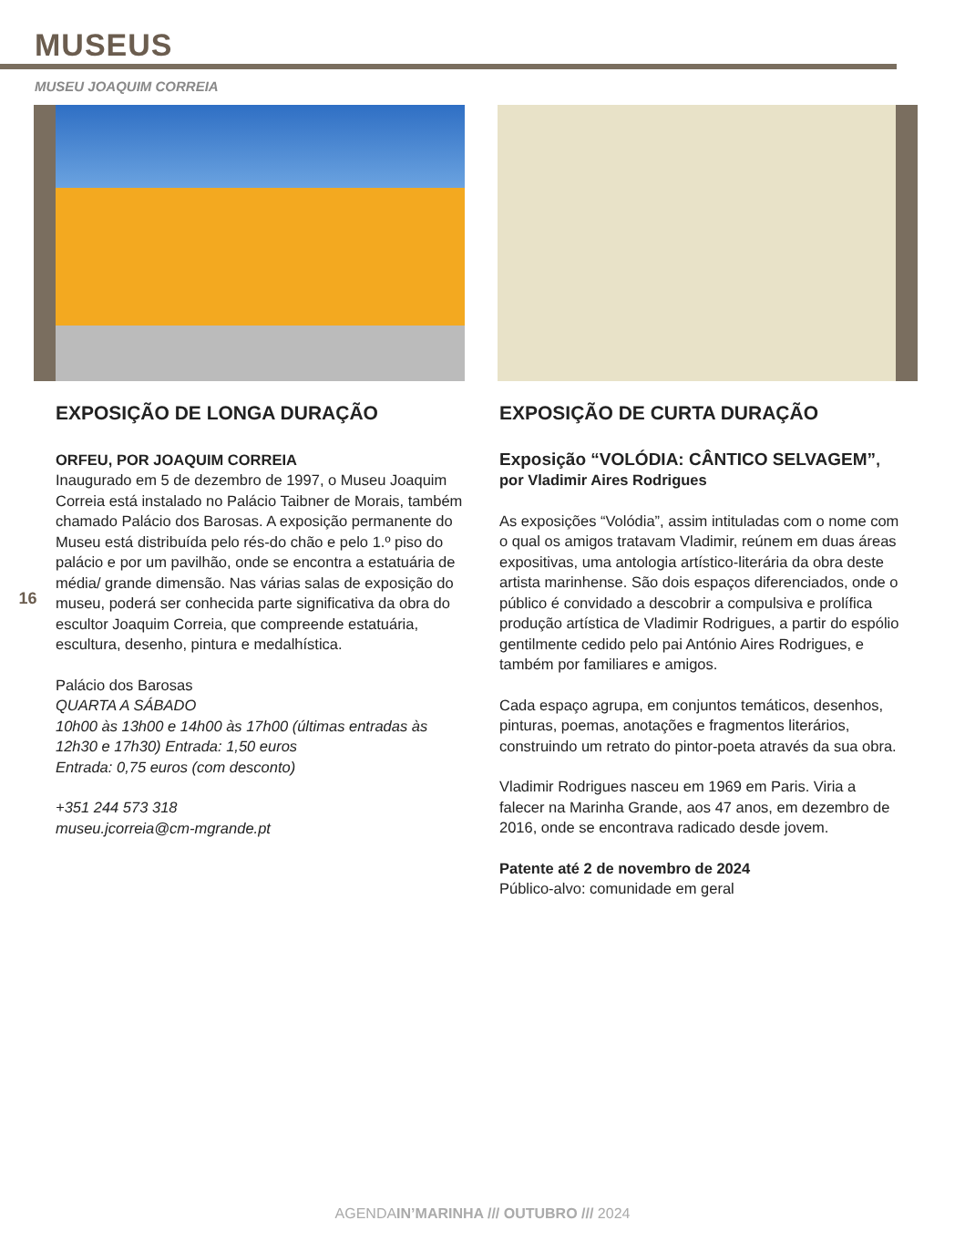MUSEUS
MUSEU JOAQUIM CORREIA
16
EXPOSIÇÃO DE LONGA DURAÇÃO
ORFEU, POR JOAQUIM CORREIA
Inaugurado em 5 de dezembro de 1997, o Museu Joaquim Correia está instalado no Palácio Taibner de Morais, também chamado Palácio dos Barosas. A exposição permanente do Museu está distribuída pelo rés-do chão e pelo 1.º piso do palácio e por um pavilhão, onde se encontra a estatuária de média/ grande dimensão. Nas várias salas de exposição do museu, poderá ser conhecida parte significativa da obra do escultor Joaquim Correia, que compreende estatuária, escultura, desenho, pintura e medalhística.
Palácio dos Barosas
QUARTA A SÁBADO
10h00 às 13h00 e 14h00 às 17h00 (últimas entradas às 12h30 e 17h30) Entrada: 1,50 euros
Entrada: 0,75 euros (com desconto)
+351 244 573 318
museu.jcorreia@cm-mgrande.pt
EXPOSIÇÃO DE CURTA DURAÇÃO
Exposição “VOLÓDIA: CÂNTICO SELVAGEM”, por Vladimir Aires Rodrigues
As exposições “Volódia”, assim intituladas com o nome com o qual os amigos tratavam Vladimir, reúnem em duas áreas expositivas, uma antologia artístico-literária da obra deste artista marinhense. São dois espaços diferenciados, onde o público é convidado a descobrir a compulsiva e prolífica produção artística de Vladimir Rodrigues, a partir do espólio gentilmente cedido pelo pai António Aires Rodrigues, e também por familiares e amigos.
Cada espaço agrupa, em conjuntos temáticos, desenhos, pinturas, poemas, anotações e fragmentos literários, construindo um retrato do pintor-poeta através da sua obra.
Vladimir Rodrigues nasceu em 1969 em Paris. Viria a falecer na Marinha Grande, aos 47 anos, em dezembro de 2016, onde se encontrava radicado desde jovem.
Patente até 2 de novembro de 2024
Público-alvo: comunidade em geral
AGENDAIN’MARINHA /// OUTUBRO /// 2024